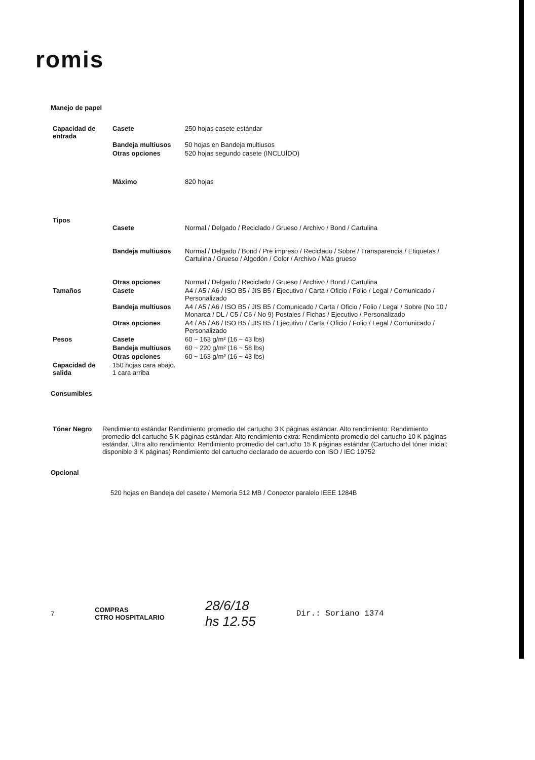romis
Manejo de papel
| Capacidad de entrada | Casete | 250 hojas casete estándar |
| | Bandeja multiusos | 50 hojas en Bandeja multiusos |
| | Otras opciones | 520 hojas segundo casete (INCLUÍDO) |
| | Máximo | 820 hojas |
| Tipos | Casete | Normal / Delgado / Reciclado / Grueso / Archivo / Bond / Cartulina |
| | Bandeja multiusos | Normal / Delgado / Bond / Pre impreso / Reciclado / Sobre / Transparencia / Etiquetas / Cartulina / Grueso / Algodón / Color / Archivo / Más grueso |
| | Otras opciones | Normal / Delgado / Reciclado / Grueso / Archivo / Bond / Cartulina |
| Tamaños | Casete | A4 / A5 / A6 / ISO B5 / JIS B5 / Ejecutivo / Carta / Oficio / Folio / Legal / Comunicado / Personalizado |
| | Bandeja multiusos | A4 / A5 / A6 / ISO B5 / JIS B5 / Comunicado / Carta / Oficio / Folio / Legal / Sobre (No 10 / Monarca / DL / C5 / C6 / No 9) Postales / Fichas / Ejecutivo / Personalizado |
| | Otras opciones | A4 / A5 / A6 / ISO B5 / JIS B5 / Ejecutivo / Carta / Oficio / Folio / Legal / Comunicado / Personalizado |
| Pesos | Casete | 60 ~ 163 g/m² (16 ~ 43 lbs) |
| | Bandeja multiusos | 60 ~ 220 g/m² (16 ~ 58 lbs) |
| | Otras opciones | 60 ~ 163 g/m² (16 ~ 43 lbs) |
| Capacidad de salida | 150 hojas cara abajo. 1 cara arriba | |
Consumibles
| Tóner Negro | Rendimiento estándar Rendimiento promedio del cartucho 3 K páginas estándar. Alto rendimiento: Rendimiento promedio del cartucho 5 K páginas estándar. Alto rendimiento extra: Rendimiento promedio del cartucho 10 K páginas estándar. Ultra alto rendimiento: Rendimiento promedio del cartucho 15 K páginas estándar (Cartucho del tóner inicial: disponible 3 K páginas) Rendimiento del cartucho declarado de acuerdo con ISO / IEC 19752 |
Opcional
520 hojas en Bandeja del casete / Memoria 512 MB / Conector paralelo IEEE 1284B
7 COMPRAS
CTRO HOSPITALARIO 28/6/18
hs 12.55 Dir.: Soriano 1374